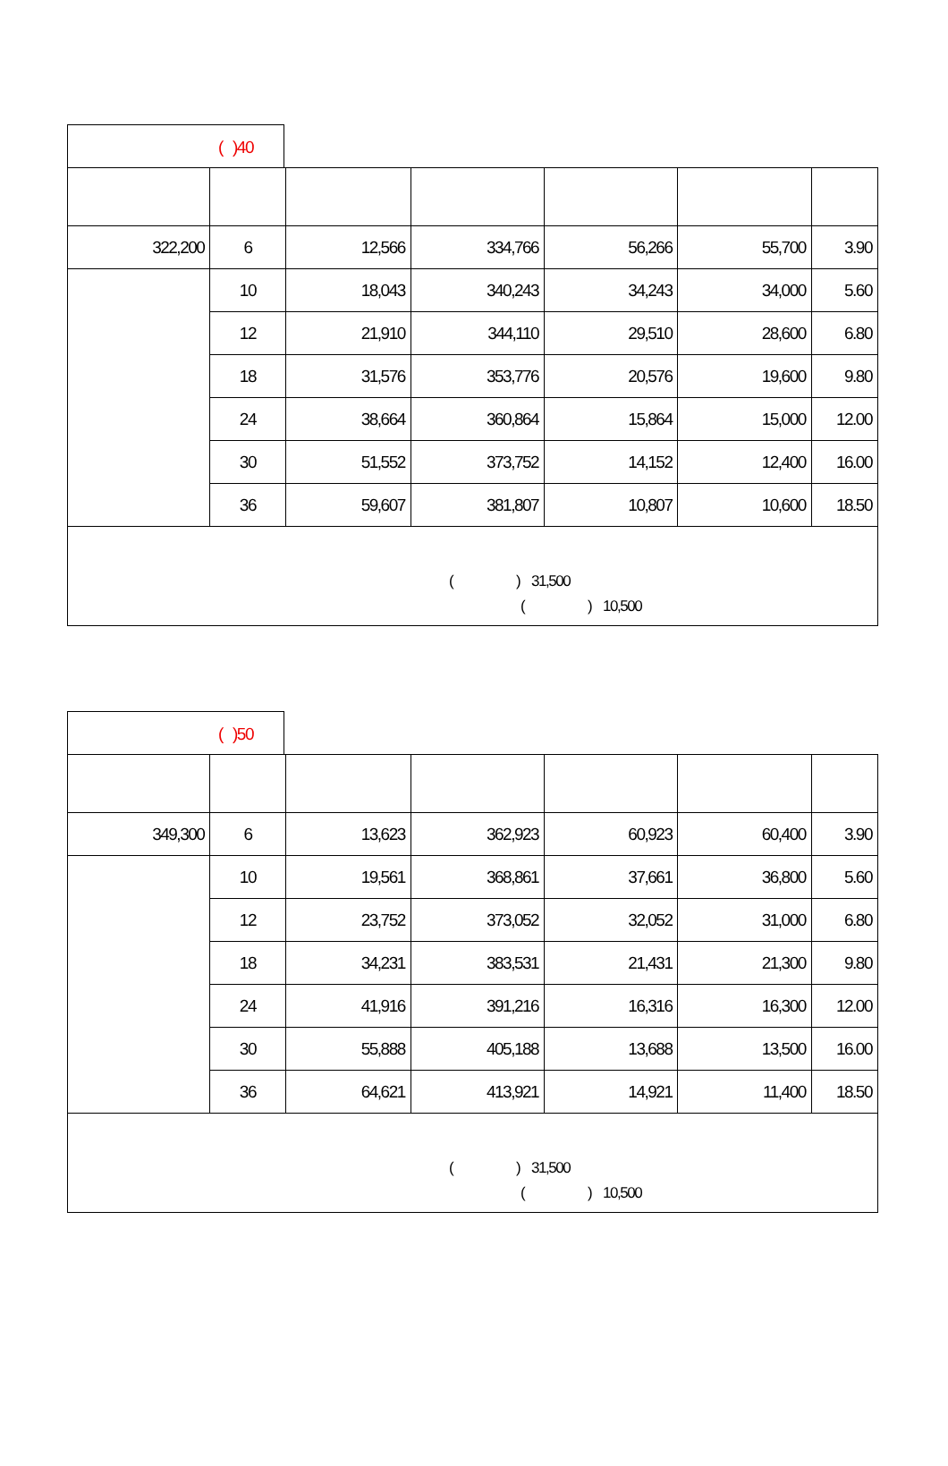( )40
| 322,200 | 6 | 12,566 | 334,766 | 56,266 | 55,700 | 3.90 |
| | 10 | 18,043 | 340,243 | 34,243 | 34,000 | 5.60 |
| | 12 | 21,910 | 344,110 | 29,510 | 28,600 | 6.80 |
| | 18 | 31,576 | 353,776 | 20,576 | 19,600 | 9.80 |
| | 24 | 38,664 | 360,864 | 15,864 | 15,000 | 12.00 |
| | 30 | 51,552 | 373,752 | 14,152 | 12,400 | 16.00 |
| | 36 | 59,607 | 381,807 | 10,807 | 10,600 | 18.50 |
| ( ) 31,500 ( ) 10,500 | | | | | | |
( )50
| 349,300 | 6 | 13,623 | 362,923 | 60,923 | 60,400 | 3.90 |
| | 10 | 19,561 | 368,861 | 37,661 | 36,800 | 5.60 |
| | 12 | 23,752 | 373,052 | 32,052 | 31,000 | 6.80 |
| | 18 | 34,231 | 383,531 | 21,431 | 21,300 | 9.80 |
| | 24 | 41,916 | 391,216 | 16,316 | 16,300 | 12.00 |
| | 30 | 55,888 | 405,188 | 13,688 | 13,500 | 16.00 |
| | 36 | 64,621 | 413,921 | 14,921 | 11,400 | 18.50 |
| ( ) 31,500 ( ) 10,500 | | | | | | |